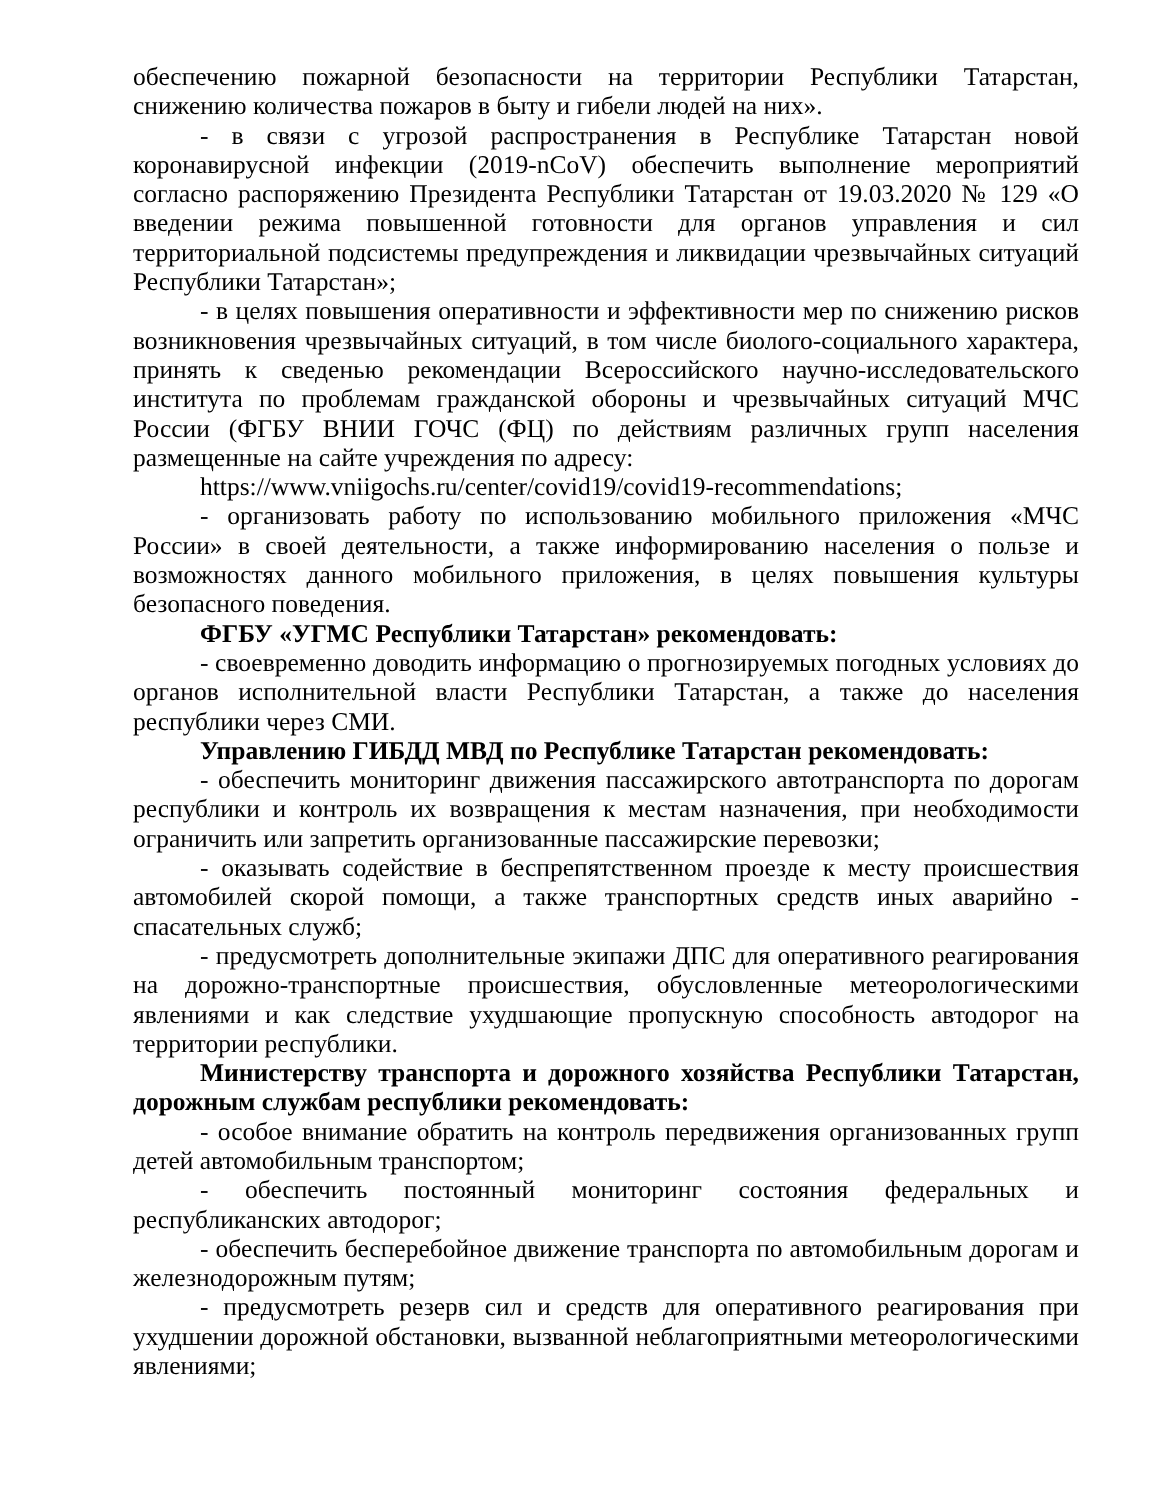обеспечению пожарной безопасности на территории Республики Татарстан, снижению количества пожаров в быту и гибели людей на них».
- в связи с угрозой распространения в Республике Татарстан новой коронавирусной инфекции (2019-nCoV) обеспечить выполнение мероприятий согласно распоряжению Президента Республики Татарстан от 19.03.2020 № 129 «О введении режима повышенной готовности для органов управления и сил территориальной подсистемы предупреждения и ликвидации чрезвычайных ситуаций Республики Татарстан»;
- в целях повышения оперативности и эффективности мер по снижению рисков возникновения чрезвычайных ситуаций, в том числе биолого-социального характера, принять к сведенью рекомендации Всероссийского научно-исследовательского института по проблемам гражданской обороны и чрезвычайных ситуаций МЧС России (ФГБУ ВНИИ ГОЧС (ФЦ) по действиям различных групп населения размещенные на сайте учреждения по адресу:
https://www.vniigochs.ru/center/covid19/covid19-recommendations;
- организовать работу по использованию мобильного приложения «МЧС России» в своей деятельности, а также информированию населения о пользе и возможностях данного мобильного приложения, в целях повышения культуры безопасного поведения.
ФГБУ «УГМС Республики Татарстан» рекомендовать:
- своевременно доводить информацию о прогнозируемых погодных условиях до органов исполнительной власти Республики Татарстан, а также до населения республики через СМИ.
Управлению ГИБДД МВД по Республике Татарстан рекомендовать:
- обеспечить мониторинг движения пассажирского автотранспорта по дорогам республики и контроль их возвращения к местам назначения, при необходимости ограничить или запретить организованные пассажирские перевозки;
- оказывать содействие в беспрепятственном проезде к месту происшествия автомобилей скорой помощи, а также транспортных средств иных аварийно - спасательных служб;
- предусмотреть дополнительные экипажи ДПС для оперативного реагирования на дорожно-транспортные происшествия, обусловленные метеорологическими явлениями и как следствие ухудшающие пропускную способность автодорог на территории республики.
Министерству транспорта и дорожного хозяйства Республики Татарстан, дорожным службам республики рекомендовать:
- особое внимание обратить на контроль передвижения организованных групп детей автомобильным транспортом;
- обеспечить постоянный мониторинг состояния федеральных и республиканских автодорог;
- обеспечить бесперебойное движение транспорта по автомобильным дорогам и железнодорожным путям;
- предусмотреть резерв сил и средств для оперативного реагирования при ухудшении дорожной обстановки, вызванной неблагоприятными метеорологическими явлениями;